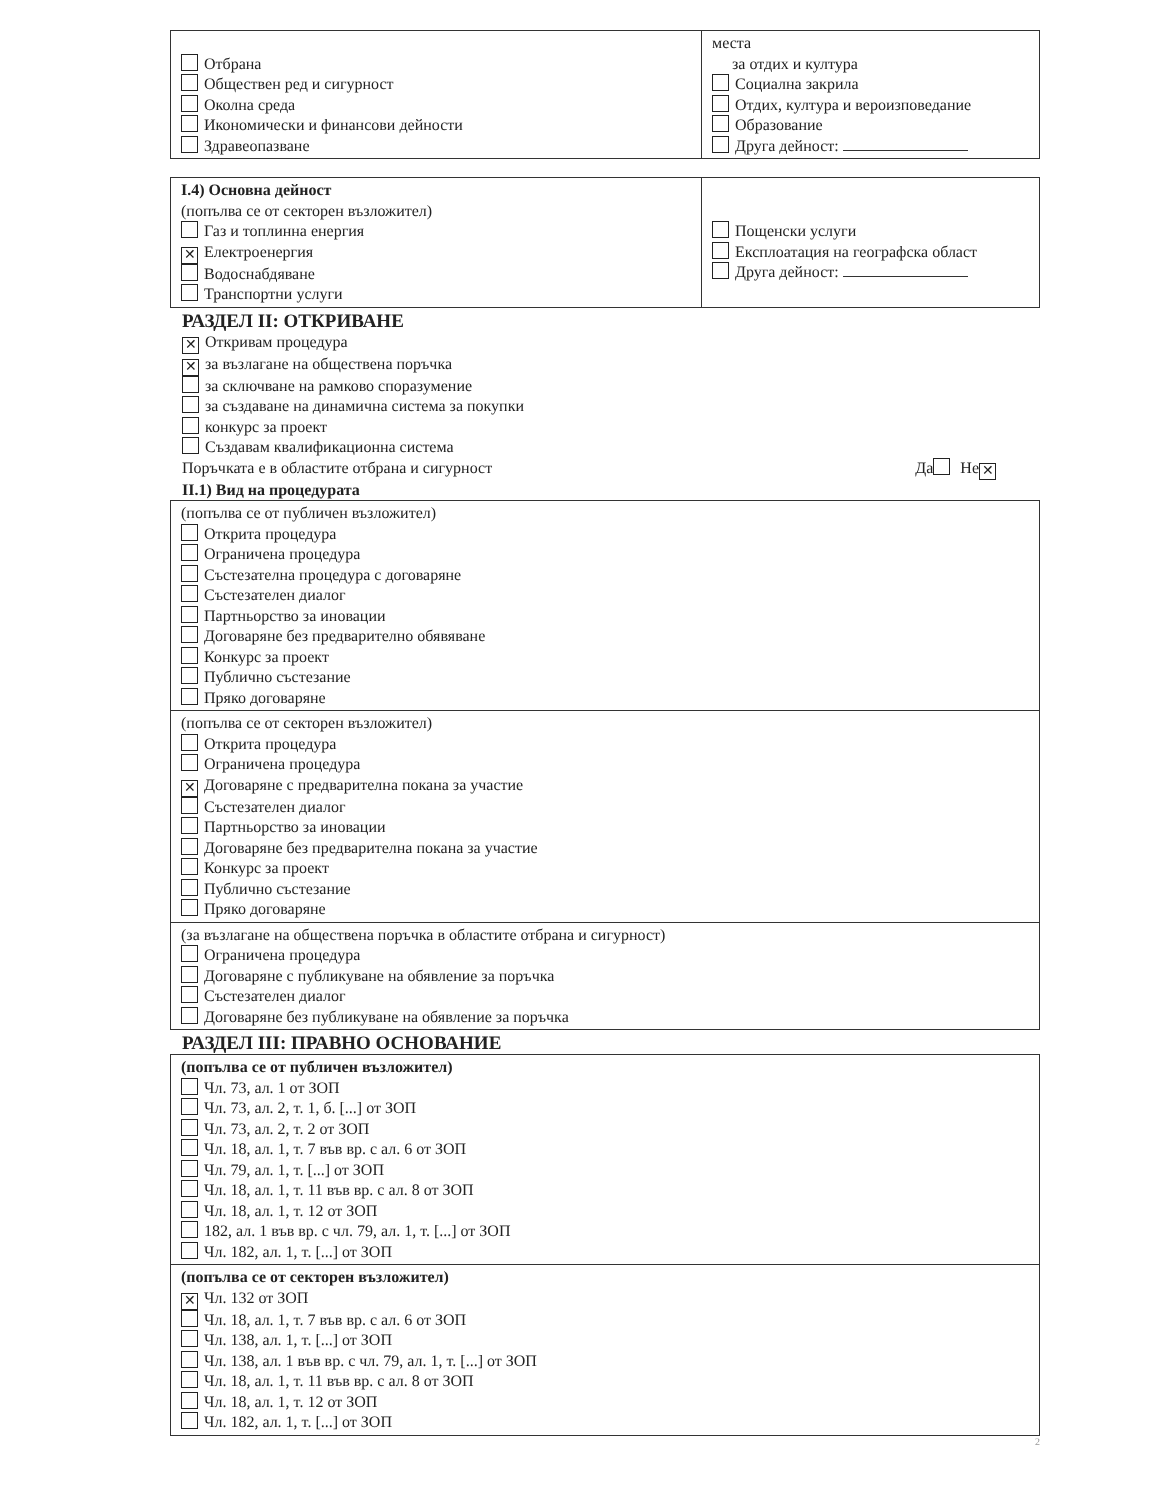| Отбрана Обществен ред и сигурност Околна среда Икономически и финансови дейности Здравеопазване | места за отдих и култура Социална закрила Отдих, култура и вероизповедание Образование Друга дейност: |
| I.4) Основна дейност (попълва се от секторен възложител) Газ и топлинна енергия ✕ Електроенергия Водоснабдяване Транспортни услуги | Пощенски услуги Експлоатация на географска област Друга дейност: |
РАЗДЕЛ II: ОТКРИВАНЕ
✕ Откривам процедура
✕ за възлагане на обществена поръчка
за сключване на рамково споразумение
за създаване на динамична система за покупки
конкурс за проект
Създавам квалификационна система
Поръчката е в областите отбрана и сигурност Да Не ✕
II.1) Вид на процедурата
| (попълва се от публичен възложител) Открита процедура Ограничена процедура Състезателна процедура с договаряне Състезателен диалог Партньорство за иновации Договаряне без предварително обявяване Конкурс за проект Публично състезание Пряко договаряне |
| (попълва се от секторен възложител) Открита процедура Ограничена процедура ✕ Договаряне с предварителна покана за участие Състезателен диалог Партньорство за иновации Договаряне без предварителна покана за участие Конкурс за проект Публично състезание Пряко договаряне |
| (за възлагане на обществена поръчка в областите отбрана и сигурност) Ограничена процедура Договаряне с публикуване на обявление за поръчка Състезателен диалог Договаряне без публикуване на обявление за поръчка |
РАЗДЕЛ III: ПРАВНО ОСНОВАНИЕ
| (попълва се от публичен възложител) Чл. 73, ал. 1 от ЗОП Чл. 73, ал. 2, т. 1, б. [...] от ЗОП Чл. 73, ал. 2, т. 2 от ЗОП Чл. 18, ал. 1, т. 7 във вр. с ал. 6 от ЗОП Чл. 79, ал. 1, т. [...] от ЗОП Чл. 18, ал. 1, т. 11 във вр. с ал. 8 от ЗОП Чл. 18, ал. 1, т. 12 от ЗОП 182, ал. 1 във вр. с чл. 79, ал. 1, т. [...] от ЗОП Чл. 182, ал. 1, т. [...] от ЗОП |
| (попълва се от секторен възложител) ✕ Чл. 132 от ЗОП Чл. 18, ал. 1, т. 7 във вр. с ал. 6 от ЗОП Чл. 138, ал. 1, т. [...] от ЗОП Чл. 138, ал. 1 във вр. с чл. 79, ал. 1, т. [...] от ЗОП Чл. 18, ал. 1, т. 11 във вр. с ал. 8 от ЗОП Чл. 18, ал. 1, т. 12 от ЗОП Чл. 182, ал. 1, т. [...] от ЗОП |
2